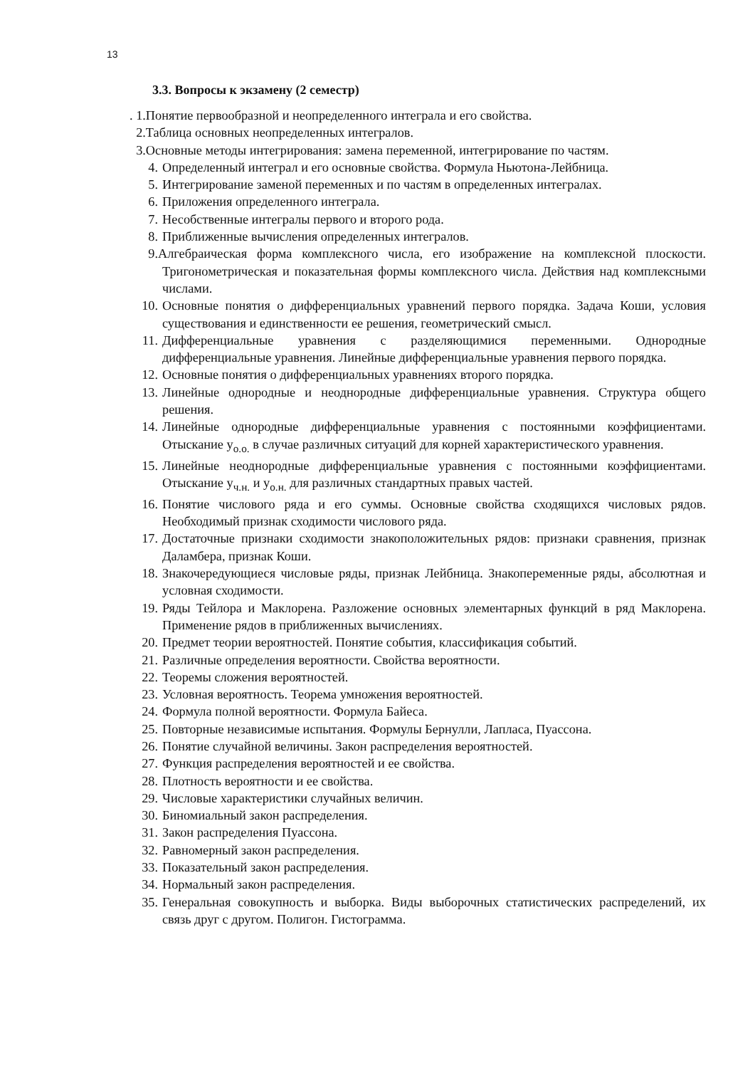13
3.3. Вопросы к экзамену (2 семестр)
. 1.Понятие первообразной и неопределенного интеграла и его свойства.
2.Таблица основных неопределенных интегралов.
3.Основные методы интегрирования: замена переменной, интегрирование по частям.
4. Определенный интеграл и его основные свойства. Формула Ньютона-Лейбница.
5. Интегрирование заменой переменных и по частям в определенных интегралах.
6. Приложения определенного интеграла.
7. Несобственные интегралы первого и второго рода.
8. Приближенные вычисления определенных интегралов.
9. Алгебраическая форма комплексного числа, его изображение на комплексной плоскости. Тригонометрическая и показательная формы комплексного числа. Действия над комплексными числами.
10. Основные понятия о дифференциальных уравнений первого порядка. Задача Коши, условия существования и единственности ее решения, геометрический смысл.
11. Дифференциальные уравнения с разделяющимися переменными. Однородные дифференциальные уравнения. Линейные дифференциальные уравнения первого порядка.
12. Основные понятия о дифференциальных уравнениях второго порядка.
13. Линейные однородные и неоднородные дифференциальные уравнения. Структура общего решения.
14. Линейные однородные дифференциальные уравнения с постоянными коэффициентами. Отыскание y<sub>о.о.</sub> в случае различных ситуаций для корней характеристического уравнения.
15. Линейные неоднородные дифференциальные уравнения с постоянными коэффициентами. Отыскание y<sub>ч.н.</sub> и y<sub>о.н.</sub> для различных стандартных правых частей.
16. Понятие числового ряда и его суммы. Основные свойства сходящихся числовых рядов. Необходимый признак сходимости числового ряда.
17. Достаточные признаки сходимости знакоположительных рядов: признаки сравнения, признак Даламбера, признак Коши.
18. Знакочередующиеся числовые ряды, признак Лейбница. Знакопеременные ряды, абсолютная и условная сходимости.
19. Ряды Тейлора и Маклорена. Разложение основных элементарных функций в ряд Маклорена. Применение рядов в приближенных вычислениях.
20. Предмет теории вероятностей. Понятие события, классификация событий.
21. Различные определения вероятности. Свойства вероятности.
22. Теоремы сложения вероятностей.
23. Условная вероятность. Теорема умножения вероятностей.
24. Формула полной вероятности. Формула Байеса.
25. Повторные независимые испытания. Формулы Бернулли, Лапласа, Пуассона.
26. Понятие случайной величины. Закон распределения вероятностей.
27. Функция распределения вероятностей и ее свойства.
28. Плотность вероятности и ее свойства.
29. Числовые характеристики случайных величин.
30. Биномиальный закон распределения.
31. Закон распределения Пуассона.
32. Равномерный закон распределения.
33. Показательный закон распределения.
34. Нормальный закон распределения.
35. Генеральная совокупность и выборка. Виды выборочных статистических распределений, их связь друг с другом. Полигон. Гистограмма.